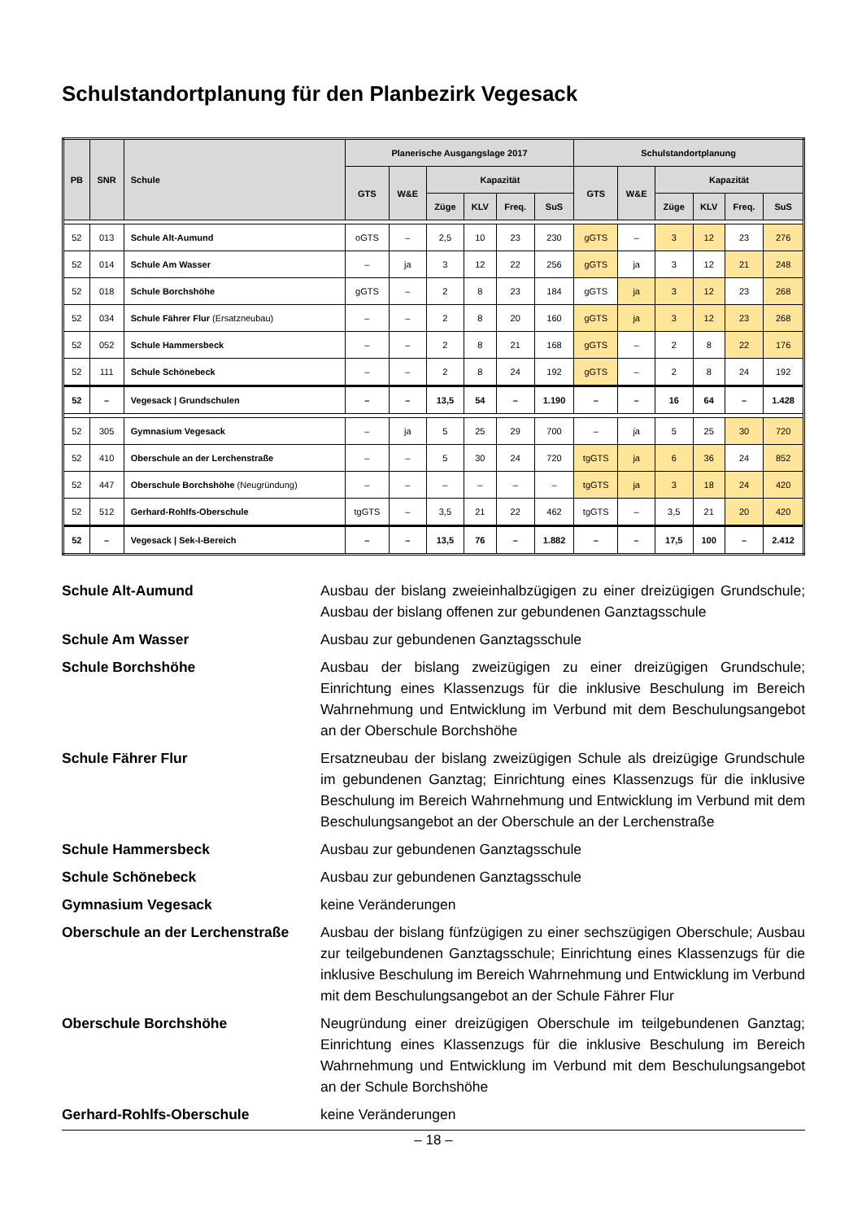Schulstandortplanung für den Planbezirk Vegesack
| PB | SNR | Schule | Planerische Ausgangslage 2017 | | | | | | Schulstandortplanung | | | | | |
| --- | --- | --- | --- | --- | --- | --- | --- | --- | --- | --- | --- | --- | --- | --- |
| | | | GTS | W&E | Kapazität | | | | GTS | W&E | Kapazität | | | |
| | | | | | Züge | KLV | Freq. | SuS | | | Züge | KLV | Freq. | SuS |
| 52 | 013 | Schule Alt-Aumund | oGTS | – | 2,5 | 10 | 23 | 230 | gGTS | – | 3 | 12 | 23 | 276 |
| 52 | 014 | Schule Am Wasser | – | ja | 3 | 12 | 22 | 256 | gGTS | ja | 3 | 12 | 21 | 248 |
| 52 | 018 | Schule Borchshöhe | gGTS | – | 2 | 8 | 23 | 184 | gGTS | ja | 3 | 12 | 23 | 268 |
| 52 | 034 | Schule Fähr­er Flur (Ersatzneubau) | – | – | 2 | 8 | 20 | 160 | gGTS | ja | 3 | 12 | 23 | 268 |
| 52 | 052 | Schule Hammersbeck | – | – | 2 | 8 | 21 | 168 | gGTS | – | 2 | 8 | 22 | 176 |
| 52 | 111 | Schule Schönebeck | – | – | 2 | 8 | 24 | 192 | gGTS | – | 2 | 8 | 24 | 192 |
| 52 | – | Vegesack / Grundschulen | – | – | 13,5 | 54 | – | 1.190 | – | – | 16 | 64 | – | 1.428 |
| 52 | 305 | Gymnasium Vegesack | – | ja | 5 | 25 | 29 | 700 | – | ja | 5 | 25 | 30 | 720 |
| 52 | 410 | Oberschule an der Lerchenstraße | – | – | 5 | 30 | 24 | 720 | tgGTS | ja | 6 | 36 | 24 | 852 |
| 52 | 447 | Oberschule Borchshöhe (Neugründung) | – | – | – | – | – | – | tgGTS | ja | 3 | 18 | 24 | 420 |
| 52 | 512 | Gerhard-Rohlfs-Oberschule | tgGTS | – | 3,5 | 21 | 22 | 462 | tgGTS | – | 3,5 | 21 | 20 | 420 |
| 52 | – | Vegesack / Sek-I-Bereich | – | – | 13,5 | 76 | – | 1.882 | – | – | 17,5 | 100 | – | 2.412 |
Schule Alt-Aumund
Ausbau der bislang zweieinhalbzügigen zu einer dreizügigen Grundschule; Ausbau der bislang offenen zur gebundenen Ganztagsschule
Schule Am Wasser
Ausbau zur gebundenen Ganztagsschule
Schule Borchshöhe
Ausbau der bislang zweizügigen zu einer dreizügigen Grundschule; Einrichtung eines Klassenzugs für die inklusive Beschulung im Bereich Wahrnehmung und Entwicklung im Verbund mit dem Beschulungsangebot an der Oberschule Borchshöhe
Schule Fährer Flur
Ersatzneubau der bislang zweizügigen Schule als dreizügige Grundschule im gebundenen Ganztag; Einrichtung eines Klassenzugs für die inklusive Beschulung im Bereich Wahrnehmung und Entwicklung im Verbund mit dem Beschulungsangebot an der Oberschule an der Lerchenstraße
Schule Hammersbeck
Ausbau zur gebundenen Ganztagsschule
Schule Schönebeck
Ausbau zur gebundenen Ganztagsschule
Gymnasium Vegesack
keine Veränderungen
Oberschule an der Lerchenstraße
Ausbau der bislang fünfzügigen zu einer sechszügigen Oberschule; Ausbau zur teilgebundenen Ganztagsschule; Einrichtung eines Klassenzugs für die inklusive Beschulung im Bereich Wahrnehmung und Entwicklung im Verbund mit dem Beschulungsangebot an der Schule Fährer Flur
Oberschule Borchshöhe
Neugründung einer dreizügigen Oberschule im teilgebundenen Ganztag; Einrichtung eines Klassenzugs für die inklusive Beschulung im Bereich Wahrnehmung und Entwicklung im Verbund mit dem Beschulungsangebot an der Schule Borchshöhe
Gerhard-Rohlfs-Oberschule
keine Veränderungen
– 18 –